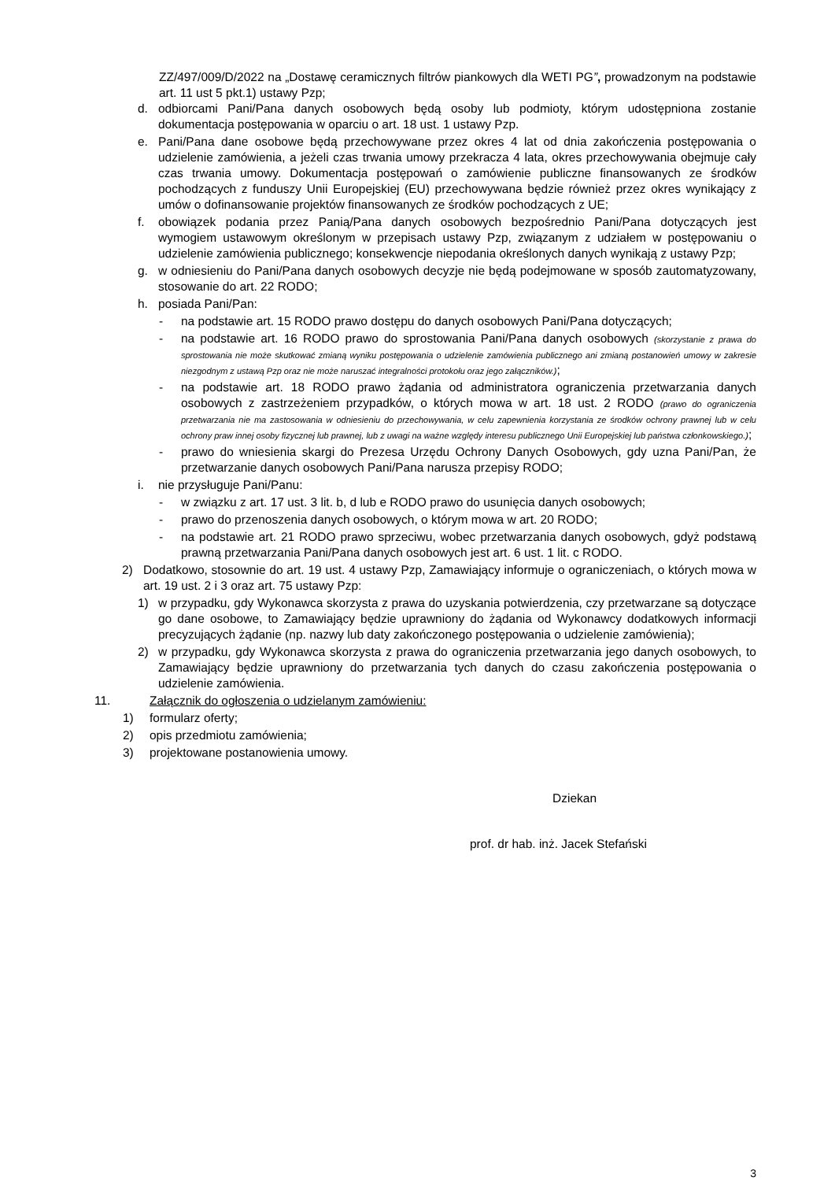ZZ/497/009/D/2022 na „Dostawę ceramicznych filtrów piankowych dla WETI PG”, prowadzonym na podstawie art. 11 ust 5 pkt.1) ustawy Pzp;
d. odbiorcami Pani/Pana danych osobowych będą osoby lub podmioty, którym udostępniona zostanie dokumentacja postępowania w oparciu o art. 18 ust. 1 ustawy Pzp.
e. Pani/Pana dane osobowe będą przechowywane przez okres 4 lat od dnia zakończenia postępowania o udzielenie zamówienia, a jeżeli czas trwania umowy przekracza 4 lata, okres przechowywania obejmuje cały czas trwania umowy. Dokumentacja postępowań o zamówienie publiczne finansowanych ze środków pochodzących z funduszy Unii Europejskiej (EU) przechowywana będzie również przez okres wynikający z umów o dofinansowanie projektów finansowanych ze środków pochodzących z UE;
f. obowiązek podania przez Panią/Pana danych osobowych bezpośrednio Pani/Pana dotyczących jest wymogiem ustawowym określonym w przepisach ustawy Pzp, związanym z udziałem w postępowaniu o udzielenie zamówienia publicznego; konsekwencje niepodania określonych danych wynikają z ustawy Pzp;
g. w odniesieniu do Pani/Pana danych osobowych decyzje nie będą podejmowane w sposób zautomatyzowany, stosowanie do art. 22 RODO;
h. posiada Pani/Pan:
- na podstawie art. 15 RODO prawo dostępu do danych osobowych Pani/Pana dotyczących;
- na podstawie art. 16 RODO prawo do sprostowania Pani/Pana danych osobowych (skorzystanie z prawa do sprostowania nie może skutkować zmianą wyniku postępowania o udzielenie zamówienia publicznego ani zmianą postanowień umowy w zakresie niezgodnym z ustawą Pzp oraz nie może naruszać integralności protokołu oraz jego załączników.);
- na podstawie art. 18 RODO prawo żądania od administratora ograniczenia przetwarzania danych osobowych z zastrzeżeniem przypadków, o których mowa w art. 18 ust. 2 RODO (prawo do ograniczenia przetwarzania nie ma zastosowania w odniesieniu do przechowywania, w celu zapewnienia korzystania ze środków ochrony prawnej lub w celu ochrony praw innej osoby fizycznej lub prawnej, lub z uwagi na ważne względy interesu publicznego Unii Europejskiej lub państwa członkowskiego.);
- prawo do wniesienia skargi do Prezesa Urzędu Ochrony Danych Osobowych, gdy uzna Pani/Pan, że przetwarzanie danych osobowych Pani/Pana narusza przepisy RODO;
i. nie przysługuje Pani/Panu:
- w związku z art. 17 ust. 3 lit. b, d lub e RODO prawo do usunięcia danych osobowych;
- prawo do przenoszenia danych osobowych, o którym mowa w art. 20 RODO;
- na podstawie art. 21 RODO prawo sprzeciwu, wobec przetwarzania danych osobowych, gdyż podstawą prawną przetwarzania Pani/Pana danych osobowych jest art. 6 ust. 1 lit. c RODO.
2) Dodatkowo, stosownie do art. 19 ust. 4 ustawy Pzp, Zamawiający informuje o ograniczeniach, o których mowa w art. 19 ust. 2 i 3 oraz art. 75 ustawy Pzp:
1) w przypadku, gdy Wykonawca skorzysta z prawa do uzyskania potwierdzenia, czy przetwarzane są dotyczące go dane osobowe, to Zamawiający będzie uprawniony do żądania od Wykonawcy dodatkowych informacji precyzujących żądanie (np. nazwy lub daty zakończonego postępowania o udzielenie zamówienia);
2) w przypadku, gdy Wykonawca skorzysta z prawa do ograniczenia przetwarzania jego danych osobowych, to Zamawiający będzie uprawniony do przetwarzania tych danych do czasu zakończenia postępowania o udzielenie zamówienia.
11. Załącznik do ogłoszenia o udzielanym zamówieniu:
1) formularz oferty;
2) opis przedmiotu zamówienia;
3) projektowane postanowienia umowy.
Dziekan
prof. dr hab. inż. Jacek Stefański
3